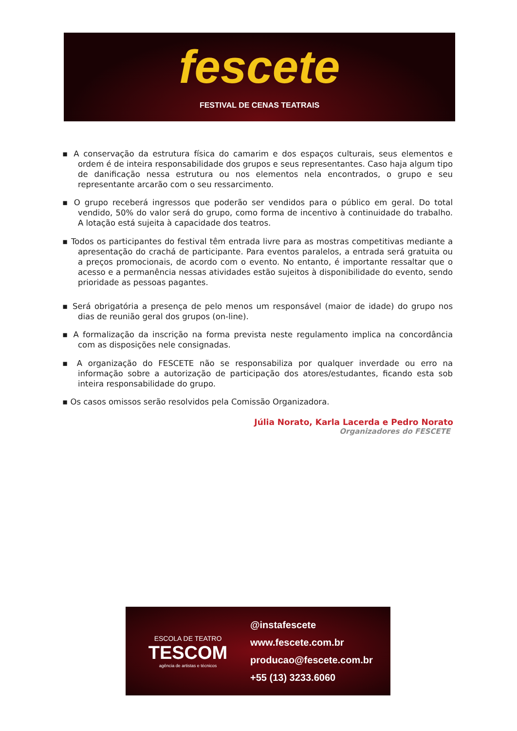fescete
FESTIVAL DE CENAS TEATRAIS
▪ A conservação da estrutura física do camarim e dos espaços culturais, seus elementos e ordem é de inteira responsabilidade dos grupos e seus representantes. Caso haja algum tipo de danificação nessa estrutura ou nos elementos nela encontrados, o grupo e seu representante arcarão com o seu ressarcimento.
▪ O grupo receberá ingressos que poderão ser vendidos para o público em geral. Do total vendido, 50% do valor será do grupo, como forma de incentivo à continuidade do trabalho. A lotação está sujeita à capacidade dos teatros.
▪ Todos os participantes do festival têm entrada livre para as mostras competitivas mediante a apresentação do crachá de participante. Para eventos paralelos, a entrada será gratuita ou a preços promocionais, de acordo com o evento. No entanto, é importante ressaltar que o acesso e a permanência nessas atividades estão sujeitos à disponibilidade do evento, sendo prioridade as pessoas pagantes.
▪ Será obrigatória a presença de pelo menos um responsável (maior de idade) do grupo nos dias de reunião geral dos grupos (on-line).
▪ A formalização da inscrição na forma prevista neste regulamento implica na concordância com as disposições nele consignadas.
▪ A organização do FESCETE não se responsabiliza por qualquer inverdade ou erro na informação sobre a autorização de participação dos atores/estudantes, ficando esta sob inteira responsabilidade do grupo.
▪ Os casos omissos serão resolvidos pela Comissão Organizadora.
Júlia Norato, Karla Lacerda e Pedro Norato
Organizadores do FESCETE
ESCOLA DE TEATRO
TESCOM
agência de artistas e técnicos
@instafescete
www.fescete.com.br
producao@fescete.com.br
+55 (13) 3233.6060